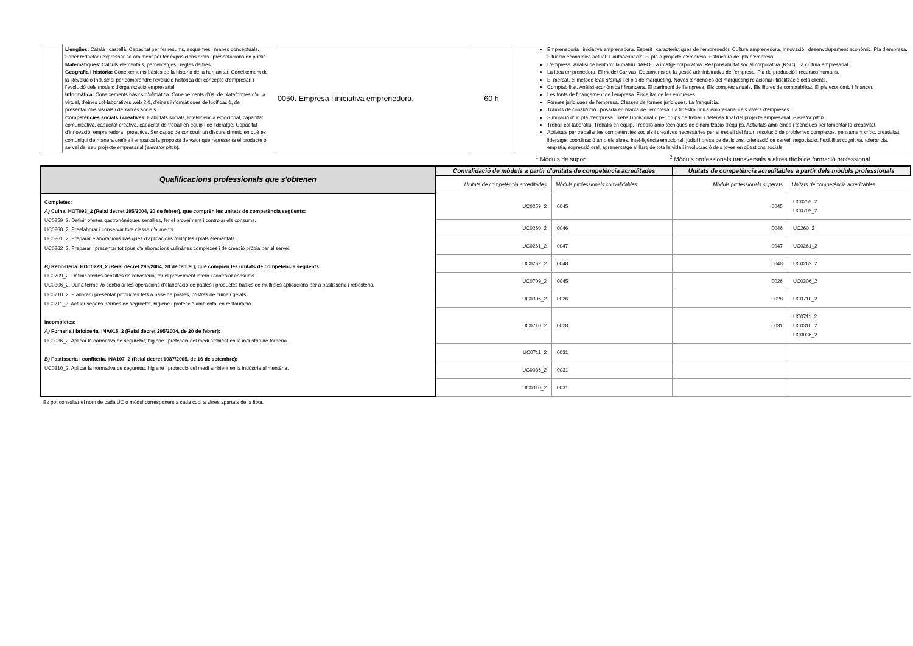| | Llengües: Català i castellà. Capacitat per fer resums, esquemes i mapes conceptuals. Saber redactar i expressar-se oralment per fer exposicions orals i presentacions en públic. Matemàtiques : Càlculs elementals, percentatges i regles de tres. Geografia i història: Coneixements bàsics de la historia de la humanitat. Coneixement de la Revolució Industrial per comprendre l'evolució històrica del concepte d'empresari i l'evolució dels models d'organització empresarial. Informàtica: Coneixements bàsics d'ofimàtica. Coneixements d'ús: de plataformes d'aula virtual, d'eines col·laboratives web 2.0, d'eines informàtiques de ludificació, de presentacions visuals i de xarxes socials. Competències socials i creatives : Habilitats socials, intel·ligència emocional, capacitat comunicativa, capacitat creativa, capacitat de treball en equip i de lideratge. Capacitat d'innovació, emprenedora i proactiva. Ser capaç de construir un discurs sintètic en què es comuniqui de manera creïble i empàtica la proposta de valor que representa el producte o servei del seu projecte empresarial ( elevator pitch ). | 0050. Empresa i iniciativa emprenedora. | 60 h | Emprenedoria i iniciativa emprenedora. Esperit i característiques de l'emprenedor. Cultura emprenedora. Innovació i desenvolupament econòmic. Pla d'empresa. Situació econòmica actual. L'autoocupació. El pla o projecte d'empresa. Estructura del pla d'empresa. L'empresa. Anàlisi de l'entorn: la matriu DAFO. La imatge corporativa. Responsabilitat social corporativa (RSC). La cultura empresarial. La idea emprenedora. El model Canvas. Documents de la gestió administrativa de l'empresa. Pla de producció i recursos humans. El mercat, el mètode lean startup i el pla de màrqueting. Noves tendències del màrqueting relacional i fidelització dels clients. Comptabilitat. Anàlisi econòmica i financera. El patrimoni de l'empresa. Els comptes anuals. Els llibres de comptabilitat. El pla econòmic i financer. Les fonts de finançament de l'empresa. Fiscalitat de les empreses. Formes jurídiques de l'empresa. Classes de formes jurídiques. La franquícia. Tràmits de constitució i posada en marxa de l'empresa. La finestra única empresarial i els vivers d'empreses. Simulació d'un pla d'empresa. Treball individual o per grups de treball i defensa final del projecte empresarial. Elevator pitch . Treball col·laboratiu. Treballs en equip. Treballs amb tècniques de dinamització d'equips. Activitats amb eines i tècniques per fomentar la creativitat. Activitats per treballar les competències socials i creatives necessàries per al treball del futur: resolució de problemes complexos, pensament crític, creativitat, lideratge, coordinació amb els altres, intel·ligència emocional, judici i presa de decisions, orientació de servei, negociació, flexibilitat cognitiva, tolerància, empatia, expressió oral, aprenentatge al llarg de tota la vida i involucració dels joves en qüestions socials. |
<sup>1</sup> Mòduls de suport <sup>2</sup> Mòduls professionals transversals a altres títols de formació professional
| Qualificacions professionals que s'obtenen | Convalidació de mòduls a partir d'unitats de competència acreditades | | Unitats de competència acreditables a partir dels mòduls professionals | |
| --- | --- | --- | --- | --- |
| | Unitats de competència acreditades | Mòduls professionals convalidables | Mòduls professionals superats | Unitats de competència acreditables |
| Completes: A) Cuina. HOT093_2 (Reial decret 295/2004, 20 de febrer), que comprèn les unitats de competència següents: UC0259_2. Definir ofertes gastronòmiques senzilles, fer el proveïment i controlar els consums. UC0260_2. Preelaborar i conservar tota classe d'aliments. UC0261_2. Preparar elaboracions bàsiques d'aplicacions múltiples i plats elementals. UC0262_2. Preparar i presentar tot tipus d'elaboracions culinàries complexes i de creació pròpia per al servei. B) Rebosteria. HOT0223_2 (Reial decret 295/2004, 20 de febrer), que comprèn les unitats de competència següents: UC0709_2. Definir ofertes senzilles de rebosteria, fer el proveïment intern i controlar consums. UC0306_2. Dur a terme i/o controlar les operacions d'elaboració de pastes i productes bàsics de múltiples aplicacions per a pastisseria i rebosteria. UC0710_2. Elaborar i presentar productes fets a base de pastes, postres de cuina i gelats. UC0711_2. Actuar segons normes de seguretat, higiene i protecció ambiental en restauració. Incompletes: A) Forneria i brioixeria. INA015_2 (Reial decret 295/2004, de 20 de febrer): UC0036_2. Aplicar la normativa de seguretat, higiene i protecció del medi ambient en la indústria de forneria. B) Pastisseria i confiteria. INA107_2 (Reial decret 1087/2005, de 16 de setembre): UC0310_2. Aplicar la normativa de seguretat, higiene i protecció del medi ambient en la indústria alimentària. | UC0259_2 | 0045 | 0045 | UC0259_2 UC0709_2 |
| | UC0260_2 | 0046 | 0046 | UC260_2 |
| | UC0261_2 | 0047 | 0047 | UC0261_2 |
| | UC0262_2 | 0048 | 0048 | UC0262_2 |
| | UC0709_2 | 0045 | 0026 | UC0306_2 |
| | UC0306_2 | 0026 | 0028 | UC0710_2 |
| | UC0710_2 | 0028 | 0031 | UC0711_2 UC0310_2 UC0036_2 |
| | UC0711_2 | 0031 | | |
| | UC0036_2 | 0031 | | |
| | UC0310_2 | 0031 | | |
Es pot consultar el nom de cada UC o mòdul corresponent a cada codi a altres apartats de la fitxa.